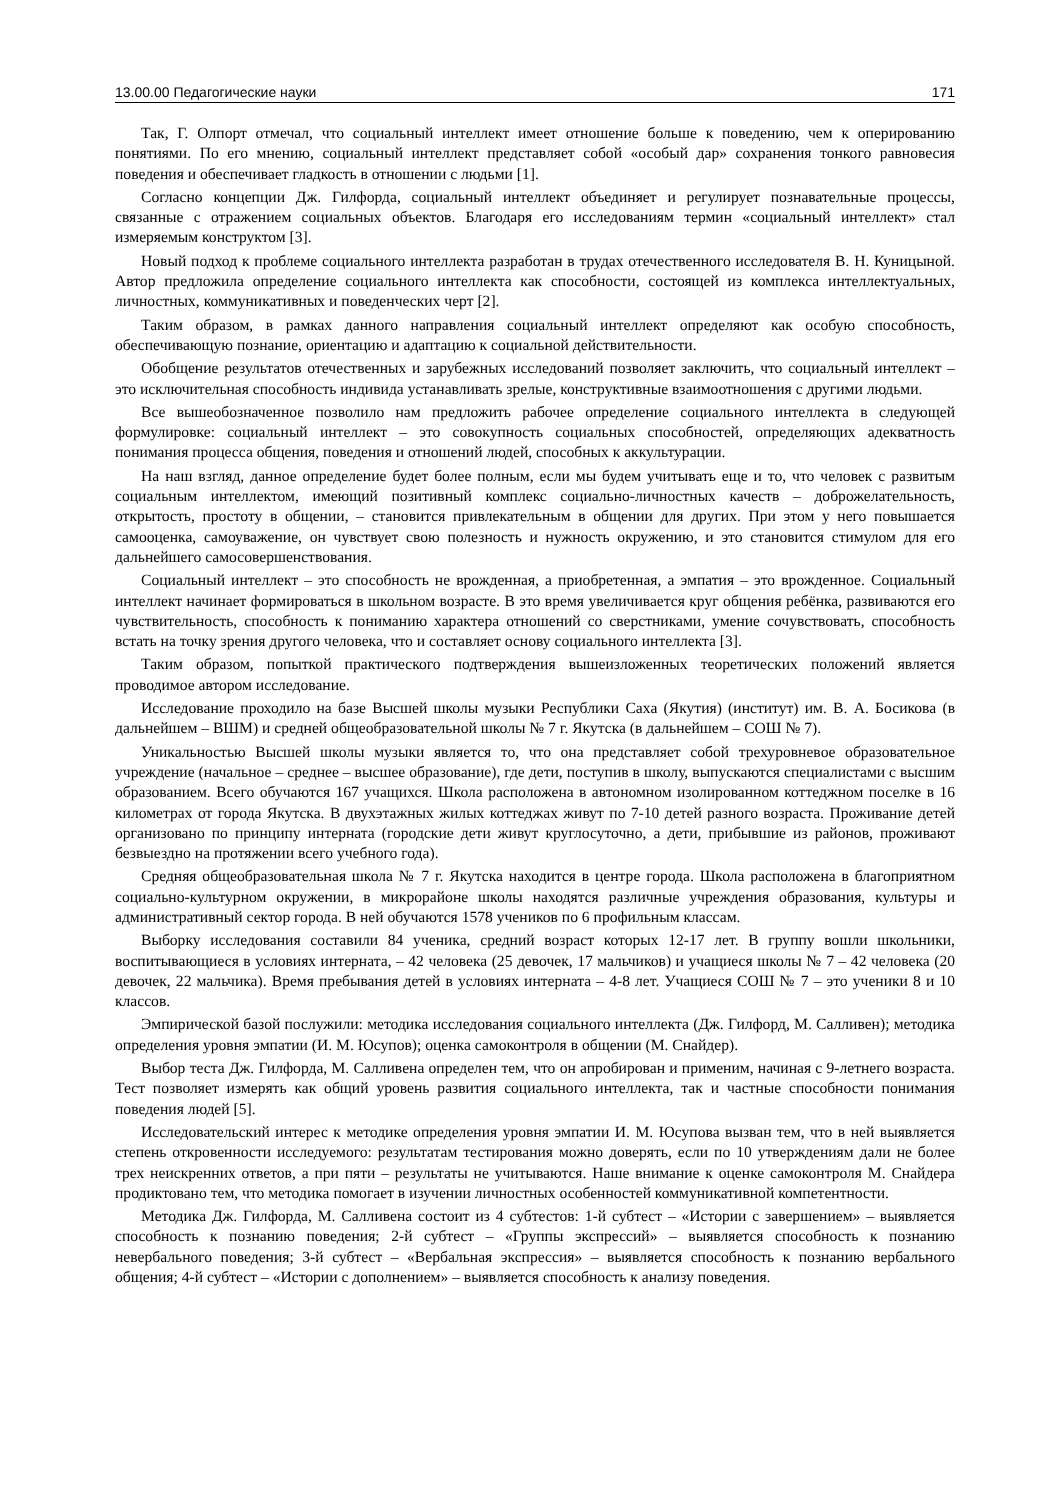13.00.00 Педагогические науки 171
Так, Г. Олпорт отмечал, что социальный интеллект имеет отношение больше к поведению, чем к оперированию понятиями. По его мнению, социальный интеллект представляет собой «особый дар» сохранения тонкого равновесия поведения и обеспечивает гладкость в отношении с людьми [1].
Согласно концепции Дж. Гилфорда, социальный интеллект объединяет и регулирует познавательные процессы, связанные с отражением социальных объектов. Благодаря его исследованиям термин «социальный интеллект» стал измеряемым конструктом [3].
Новый подход к проблеме социального интеллекта разработан в трудах отечественного исследователя В. Н. Куницыной. Автор предложила определение социального интеллекта как способности, состоящей из комплекса интеллектуальных, личностных, коммуникативных и поведенческих черт [2].
Таким образом, в рамках данного направления социальный интеллект определяют как особую способность, обеспечивающую познание, ориентацию и адаптацию к социальной действительности.
Обобщение результатов отечественных и зарубежных исследований позволяет заключить, что социальный интеллект – это исключительная способность индивида устанавливать зрелые, конструктивные взаимоотношения с другими людьми.
Все вышеобозначенное позволило нам предложить рабочее определение социального интеллекта в следующей формулировке: социальный интеллект – это совокупность социальных способностей, определяющих адекватность понимания процесса общения, поведения и отношений людей, способных к аккультурации.
На наш взгляд, данное определение будет более полным, если мы будем учитывать еще и то, что человек с развитым социальным интеллектом, имеющий позитивный комплекс социально-личностных качеств – доброжелательность, открытость, простоту в общении, – становится привлекательным в общении для других. При этом у него повышается самооценка, самоуважение, он чувствует свою полезность и нужность окружению, и это становится стимулом для его дальнейшего самосовершенствования.
Социальный интеллект – это способность не врожденная, а приобретенная, а эмпатия – это врожденное. Социальный интеллект начинает формироваться в школьном возрасте. В это время увеличивается круг общения ребёнка, развиваются его чувствительность, способность к пониманию характера отношений со сверстниками, умение сочувствовать, способность встать на точку зрения другого человека, что и составляет основу социального интеллекта [3].
Таким образом, попыткой практического подтверждения вышеизложенных теоретических положений является проводимое автором исследование.
Исследование проходило на базе Высшей школы музыки Республики Саха (Якутия) (институт) им. В. А. Босикова (в дальнейшем – ВШМ) и средней общеобразовательной школы № 7 г. Якутска (в дальнейшем – СОШ № 7).
Уникальностью Высшей школы музыки является то, что она представляет собой трехуровневое образовательное учреждение (начальное – среднее – высшее образование), где дети, поступив в школу, выпускаются специалистами с высшим образованием. Всего обучаются 167 учащихся. Школа расположена в автономном изолированном коттеджном поселке в 16 километрах от города Якутска. В двухэтажных жилых коттеджах живут по 7-10 детей разного возраста. Проживание детей организовано по принципу интерната (городские дети живут круглосуточно, а дети, прибывшие из районов, проживают безвыездно на протяжении всего учебного года).
Средняя общеобразовательная школа № 7 г. Якутска находится в центре города. Школа расположена в благоприятном социально-культурном окружении, в микрорайоне школы находятся различные учреждения образования, культуры и административный сектор города. В ней обучаются 1578 учеников по 6 профильным классам.
Выборку исследования составили 84 ученика, средний возраст которых 12-17 лет. В группу вошли школьники, воспитывающиеся в условиях интерната, – 42 человека (25 девочек, 17 мальчиков) и учащиеся школы № 7 – 42 человека (20 девочек, 22 мальчика). Время пребывания детей в условиях интерната – 4-8 лет. Учащиеся СОШ № 7 – это ученики 8 и 10 классов.
Эмпирической базой послужили: методика исследования социального интеллекта (Дж. Гилфорд, М. Салливен); методика определения уровня эмпатии (И. М. Юсупов); оценка самоконтроля в общении (М. Снайдер).
Выбор теста Дж. Гилфорда, М. Салливена определен тем, что он апробирован и применим, начиная с 9-летнего возраста. Тест позволяет измерять как общий уровень развития социального интеллекта, так и частные способности понимания поведения людей [5].
Исследовательский интерес к методике определения уровня эмпатии И. М. Юсупова вызван тем, что в ней выявляется степень откровенности исследуемого: результатам тестирования можно доверять, если по 10 утверждениям дали не более трех неискренних ответов, а при пяти – результаты не учитываются. Наше внимание к оценке самоконтроля М. Снайдера продиктовано тем, что методика помогает в изучении личностных особенностей коммуникативной компетентности.
Методика Дж. Гилфорда, М. Салливена состоит из 4 субтестов: 1-й субтест – «Истории с завершением» – выявляется способность к познанию поведения; 2-й субтест – «Группы экспрессий» – выявляется способность к познанию невербального поведения; 3-й субтест – «Вербальная экспрессия» – выявляется способность к познанию вербального общения; 4-й субтест – «Истории с дополнением» – выявляется способность к анализу поведения.